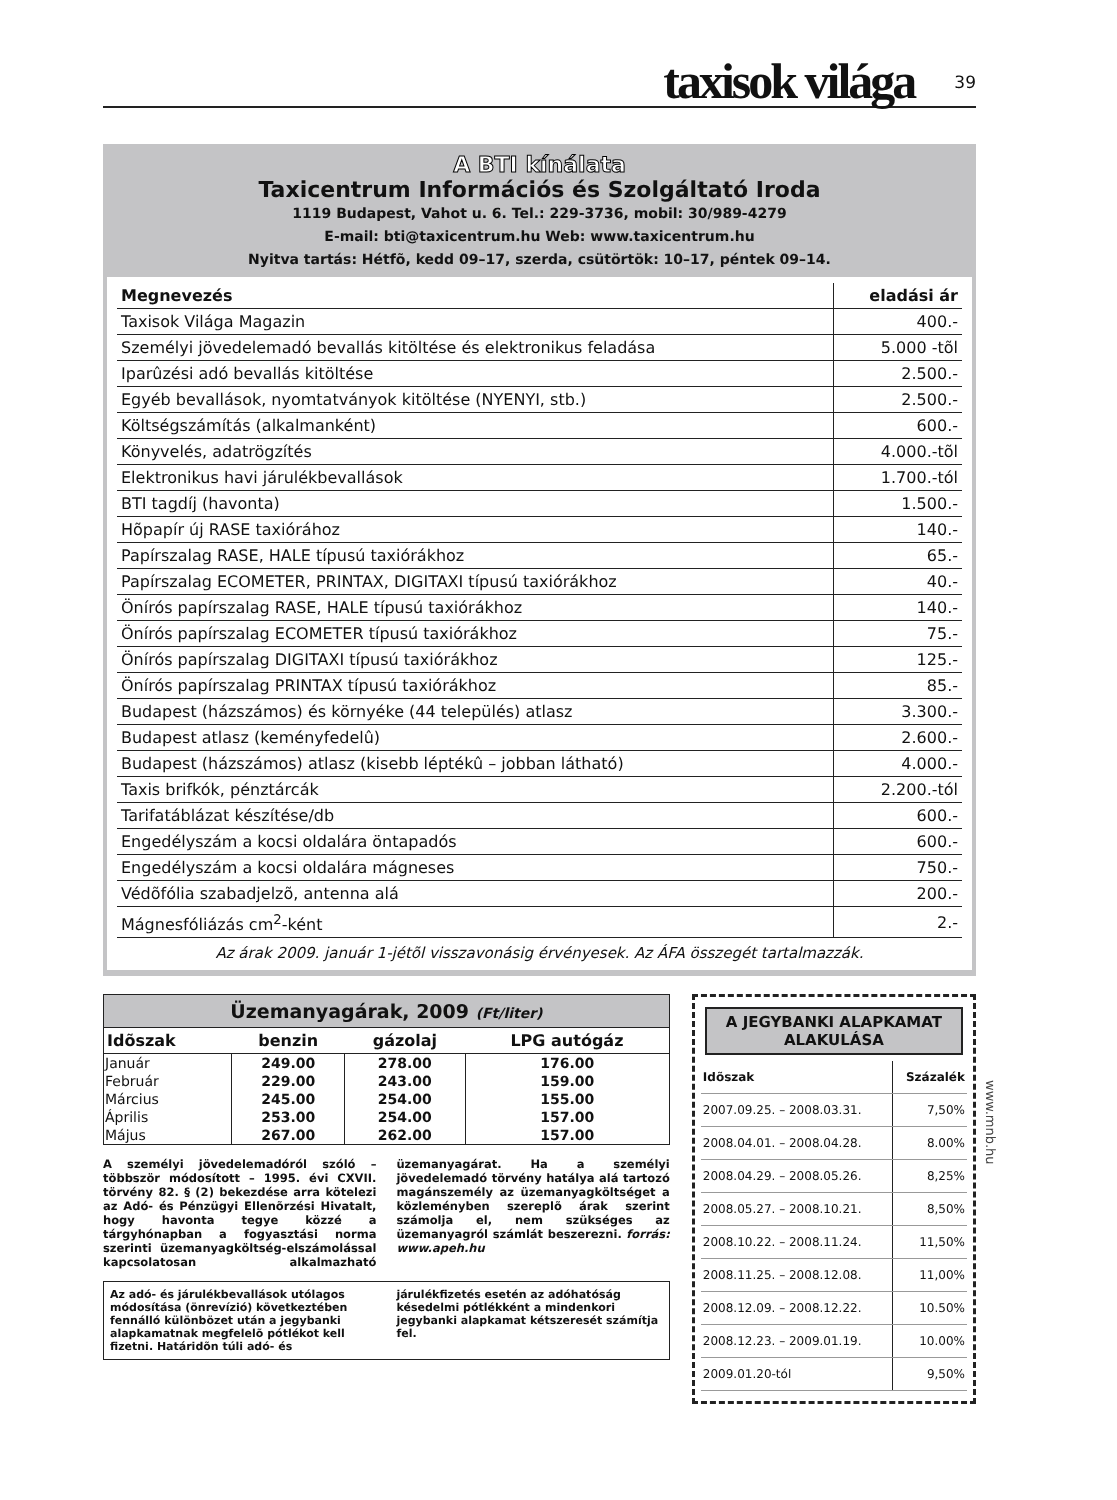taxisok világa 39
A BTI kínálata
Taxicentrum Információs és Szolgáltató Iroda
1119 Budapest, Vahot u. 6. Tel.: 229-3736, mobil: 30/989-4279
E-mail: bti@taxicentrum.hu Web: www.taxicentrum.hu
Nyitva tartás: Hétfõ, kedd 09–17, szerda, csütörtök: 10–17, péntek 09–14.
| Megnevezés | eladási ár |
| --- | --- |
| Taxisok Világa Magazin | 400.- |
| Személyi jövedelemadó bevallás kitöltése és elektronikus feladása | 5.000 -tõl |
| Iparûzési adó bevallás kitöltése | 2.500.- |
| Egyéb bevallások, nyomtatványok kitöltése (NYENYI, stb.) | 2.500.- |
| Költségszámítás (alkalmanként) | 600.- |
| Könyvelés, adatrögzítés | 4.000.-tõl |
| Elektronikus havi járulékbevallások | 1.700.-tól |
| BTI tagdíj (havonta) | 1.500.- |
| Hõpapír új RASE taxiórához | 140.- |
| Papírszalag RASE, HALE típusú taxiórákhoz | 65.- |
| Papírszalag ECOMETER, PRINTAX, DIGITAXI típusú taxiórákhoz | 40.- |
| Önírós papírszalag RASE, HALE típusú taxiórákhoz | 140.- |
| Önírós papírszalag ECOMETER típusú taxiórákhoz | 75.- |
| Önírós papírszalag DIGITAXI típusú taxiórákhoz | 125.- |
| Önírós papírszalag PRINTAX típusú taxiórákhoz | 85.- |
| Budapest (házszámos) és környéke (44 település) atlasz | 3.300.- |
| Budapest atlasz (keményfedelû) | 2.600.- |
| Budapest (házszámos) atlasz (kisebb léptékû – jobban látható) | 4.000.- |
| Taxis brifkók, pénztárcák | 2.200.-tól |
| Tarifatáblázat készítése/db | 600.- |
| Engedélyszám a kocsi oldalára öntapadós | 600.- |
| Engedélyszám a kocsi oldalára mágneses | 750.- |
| Védõfólia szabadjelzõ, antenna alá | 200.- |
| Mágnesfóliázás cm<sup>2</sup>-ként | 2.- |
Az árak 2009. január 1-jétõl visszavonásig érvényesek. Az ÁFA összegét tartalmazzák.
Üzemanyagárak, 2009 (Ft/liter)
| Idõszak | benzin | gázolaj | LPG autógáz |
| --- | --- | --- | --- |
| Január | 249.00 | 278.00 | 176.00 |
| Február | 229.00 | 243.00 | 159.00 |
| Március | 245.00 | 254.00 | 155.00 |
| Április | 253.00 | 254.00 | 157.00 |
| Május | 267.00 | 262.00 | 157.00 |
A személyi jövedelemadóról szóló – többször módosított – 1995. évi CXVII. törvény 82. § (2) bekezdése arra kötelezi az Adó- és Pénzügyi Ellenõrzési Hivatalt, hogy havonta tegye közzé a tárgyhónapban a fogyasztási norma szerinti üzemanyagköltség-elszámolással kapcsolatosan alkalmazható üzemanyagárat. Ha a személyi jövedelemadó törvény hatálya alá tartozó magánszemély az üzemanyagköltséget a közleményben szereplõ árak szerint számolja el, nem szükséges az üzemanyagról számlát beszerezni. forrás: www.apeh.hu
Az adó- és járulékbevallások utólagos módosítása (önrevízió) következtében fennálló különbözet után a jegybanki alapkamatnak megfelelõ pótlékot kell fizetni. Határidõn túli adó- és járulékfizetés esetén az adóhatóság késedelmi pótlékként a mindenkori jegybanki alapkamat kétszeresét számítja fel.
A JEGYBANKI ALAPKAMAT ALAKULÁSA
| Idõszak | Százalék |
| --- | --- |
| 2007.09.25. – 2008.03.31. | 7,50% |
| 2008.04.01. – 2008.04.28. | 8.00% |
| 2008.04.29. – 2008.05.26. | 8,25% |
| 2008.05.27. – 2008.10.21. | 8,50% |
| 2008.10.22. – 2008.11.24. | 11,50% |
| 2008.11.25. – 2008.12.08. | 11,00% |
| 2008.12.09. – 2008.12.22. | 10.50% |
| 2008.12.23. – 2009.01.19. | 10.00% |
| 2009.01.20-tól | 9,50% |
www.mnb.hu